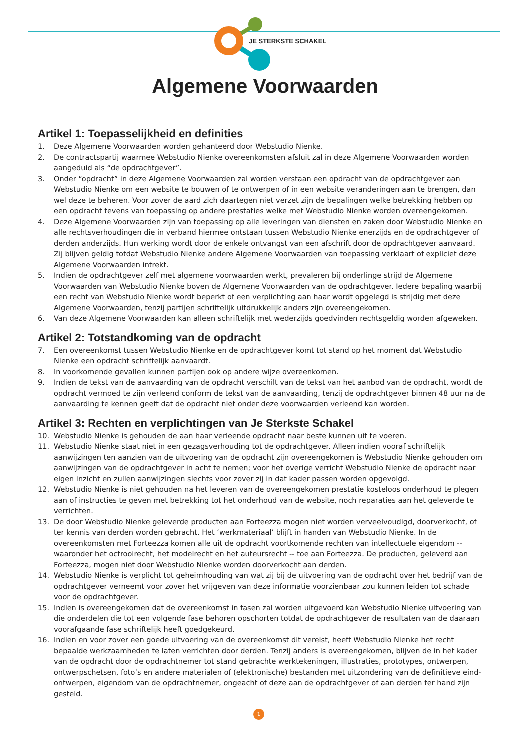JE STERKSTE SCHAKEL
Algemene Voorwaarden
Artikel 1: Toepasselijkheid en definities
1. Deze Algemene Voorwaarden worden gehanteerd door Webstudio Nienke.
2. De contractspartij waarmee Webstudio Nienke overeenkomsten afsluit zal in deze Algemene Voorwaarden worden aangeduid als “de opdrachtgever”.
3. Onder “opdracht” in deze Algemene Voorwaarden zal worden verstaan een opdracht van de opdrachtgever aan Webstudio Nienke om een website te bouwen of te ontwerpen of in een website veranderingen aan te brengen, dan wel deze te beheren. Voor zover de aard zich daartegen niet verzet zijn de bepalingen welke betrekking hebben op een opdracht tevens van toepassing op andere prestaties welke met Webstudio Nienke worden overeengekomen.
4. Deze Algemene Voorwaarden zijn van toepassing op alle leveringen van diensten en zaken door Webstudio Nienke en alle rechtsverhoudingen die in verband hiermee ontstaan tussen Webstudio Nienke enerzijds en de opdrachtgever of derden anderzijds. Hun werking wordt door de enkele ontvangst van een afschrift door de opdrachtgever aanvaard. Zij blijven geldig totdat Webstudio Nienke andere Algemene Voorwaarden van toepassing verklaart of expliciet deze Algemene Voorwaarden intrekt.
5. Indien de opdrachtgever zelf met algemene voorwaarden werkt, prevaleren bij onderlinge strijd de Algemene Voorwaarden van Webstudio Nienke boven de Algemene Voorwaarden van de opdrachtgever. Iedere bepaling waarbij een recht van Webstudio Nienke wordt beperkt of een verplichting aan haar wordt opgelegd is strijdig met deze Algemene Voorwaarden, tenzij partijen schriftelijk uitdrukkelijk anders zijn overeengekomen.
6. Van deze Algemene Voorwaarden kan alleen schriftelijk met wederzijds goedvinden rechtsgeldig worden afgeweken.
Artikel 2: Totstandkoming van de opdracht
7. Een overeenkomst tussen Webstudio Nienke en de opdrachtgever komt tot stand op het moment dat Webstudio Nienke een opdracht schriftelijk aanvaardt.
8. In voorkomende gevallen kunnen partijen ook op andere wijze overeenkomen.
9. Indien de tekst van de aanvaarding van de opdracht verschilt van de tekst van het aanbod van de opdracht, wordt de opdracht vermoed te zijn verleend conform de tekst van de aanvaarding, tenzij de opdrachtgever binnen 48 uur na de aanvaarding te kennen geeft dat de opdracht niet onder deze voorwaarden verleend kan worden.
Artikel 3: Rechten en verplichtingen van Je Sterkste Schakel
10. Webstudio Nienke is gehouden de aan haar verleende opdracht naar beste kunnen uit te voeren.
11. Webstudio Nienke staat niet in een gezagsverhouding tot de opdrachtgever. Alleen indien vooraf schriftelijk aanwijzingen ten aanzien van de uitvoering van de opdracht zijn overeengekomen is Webstudio Nienke gehouden om aanwijzingen van de opdrachtgever in acht te nemen; voor het overige verricht Webstudio Nienke de opdracht naar eigen inzicht en zullen aanwijzingen slechts voor zover zij in dat kader passen worden opgevolgd.
12. Webstudio Nienke is niet gehouden na het leveren van de overeengekomen prestatie kosteloos onderhoud te plegen aan of instructies te geven met betrekking tot het onderhoud van de website, noch reparaties aan het geleverde te verrichten.
13. De door Webstudio Nienke geleverde producten aan Forteezza mogen niet worden verveelvoudigd, doorverkocht, of ter kennis van derden worden gebracht. Het ‘werkmateriaal’ blijft in handen van Webstudio Nienke. In de overeenkomsten met Forteezza komen alle uit de opdracht voortkomende rechten van intellectuele eigendom -- waaronder het octrooirecht, het modelrecht en het auteursrecht -- toe aan Forteezza. De producten, geleverd aan Forteezza, mogen niet door Webstudio Nienke worden doorverkocht aan derden.
14. Webstudio Nienke is verplicht tot geheimhouding van wat zij bij de uitvoering van de opdracht over het bedrijf van de opdrachtgever verneemt voor zover het vrijgeven van deze informatie voorzienbaar zou kunnen leiden tot schade voor de opdrachtgever.
15. Indien is overeengekomen dat de overeenkomst in fasen zal worden uitgevoerd kan Webstudio Nienke uitvoering van die onderdelen die tot een volgende fase behoren opschorten totdat de opdrachtgever de resultaten van de daaraan voorafgaande fase schriftelijk heeft goedgekeurd.
16. Indien en voor zover een goede uitvoering van de overeenkomst dit vereist, heeft Webstudio Nienke het recht bepaalde werkzaamheden te laten verrichten door derden. Tenzij anders is overeengekomen, blijven de in het kader van de opdracht door de opdrachtnemer tot stand gebrachte werktekeningen, illustraties, prototypes, ontwerpen, ontwerpschetsen, foto’s en andere materialen of (elektronische) bestanden met uitzondering van de definitieve eind-ontwerpen, eigendom van de opdrachtnemer, ongeacht of deze aan de opdrachtgever of aan derden ter hand zijn gesteld.
1